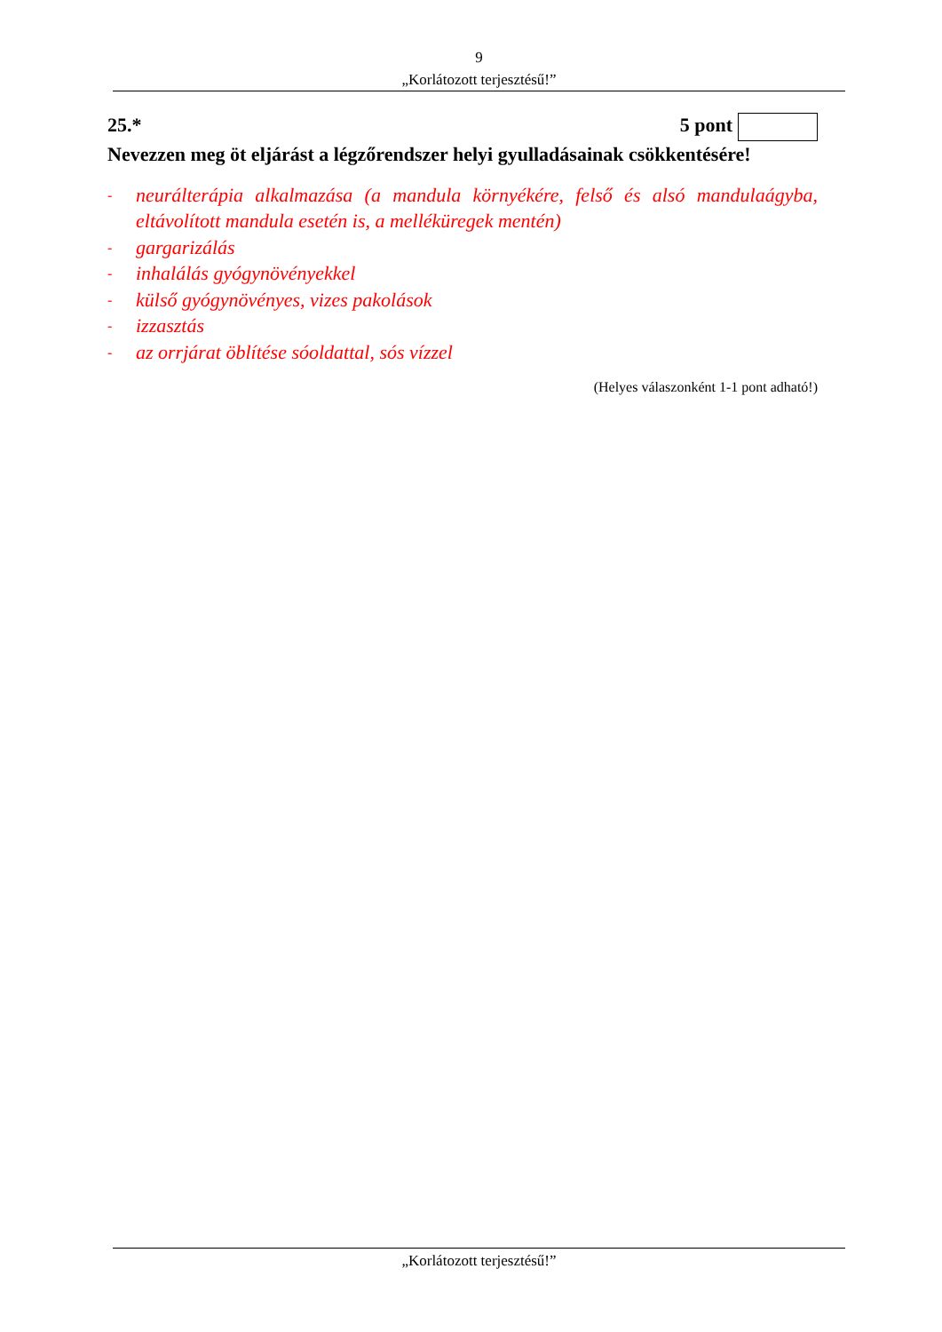9
„Korlátozott terjesztésű!”
25.* 5 pont
Nevezzen meg öt eljárást a légzőrendszer helyi gyulladásainak csökkentésére!
- neurálterápia alkalmazása (a mandula környékére, felső és alsó mandulaágyba, eltávolított mandula esetén is, a melléküregek mentén)
- gargarizálás
- inhalálás gyógynövényekkel
- külső gyógynövényes, vizes pakolások
- izzasztás
- az orrjárat öblítése sóoldattal, sós vízzel
(Helyes válaszonként 1-1 pont adható!)
„Korlátozott terjesztésű!”